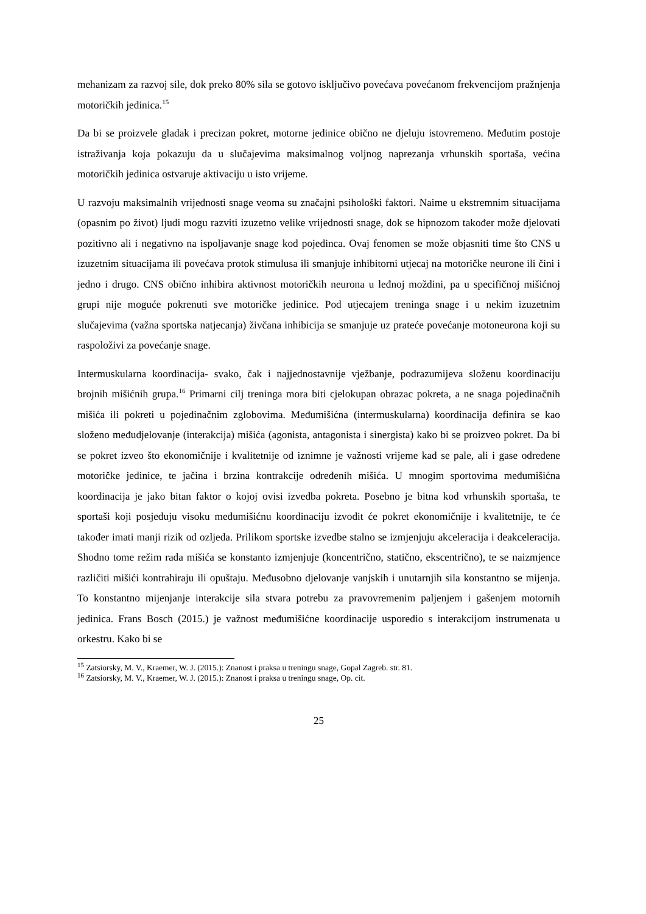mehanizam za razvoj sile, dok preko 80% sila se gotovo isključivo povećava povećanom frekvencijom pražnjenja motoričkih jedinica.<sup>15</sup>
Da bi se proizvele gladak i precizan pokret, motorne jedinice obično ne djeluju istovremeno. Međutim postoje istraživanja koja pokazuju da u slučajevima maksimalnog voljnog naprezanja vrhunskih sportaša, većina motoričkih jedinica ostvaruje aktivaciju u isto vrijeme.
U razvoju maksimalnih vrijednosti snage veoma su značajni psihološki faktori. Naime u ekstremnim situacijama (opasnim po život) ljudi mogu razviti izuzetno velike vrijednosti snage, dok se hipnozom također može djelovati pozitivno ali i negativno na ispoljavanje snage kod pojedinca. Ovaj fenomen se može objasniti time što CNS u izuzetnim situacijama ili povećava protok stimulusa ili smanjuje inhibitorni utjecaj na motoričke neurone ili čini i jedno i drugo. CNS obično inhibira aktivnost motoričkih neurona u leđnoj moždini, pa u specifičnoj mišićnoj grupi nije moguće pokrenuti sve motoričke jedinice. Pod utjecajem treninga snage i u nekim izuzetnim slučajevima (važna sportska natjecanja) živčana inhibicija se smanjuje uz prateće povećanje motoneurona koji su raspoloživi za povećanje snage.
Intermuskularna koordinacija- svako, čak i najjednostavnije vježbanje, podrazumijeva složenu koordinaciju brojnih mišićnih grupa.<sup>16</sup> Primarni cilj treninga mora biti cjelokupan obrazac pokreta, a ne snaga pojedinačnih mišića ili pokreti u pojedinačnim zglobovima. Međumišićna (intermuskularna) koordinacija definira se kao složeno međudjelovanje (interakcija) mišića (agonista, antagonista i sinergista) kako bi se proizveo pokret. Da bi se pokret izveo što ekonomičnije i kvalitetnije od iznimne je važnosti vrijeme kad se pale, ali i gase određene motoričke jedinice, te jačina i brzina kontrakcije određenih mišića. U mnogim sportovima međumišićna koordinacija je jako bitan faktor o kojoj ovisi izvedba pokreta. Posebno je bitna kod vrhunskih sportaša, te sportaši koji posjeduju visoku međumišićnu koordinaciju izvodit će pokret ekonomičnije i kvalitetnije, te će također imati manji rizik od ozljeda. Prilikom sportske izvedbe stalno se izmjenjuju akceleracija i deakceleracija. Shodno tome režim rada mišića se konstanto izmjenjuje (koncentrično, statično, ekscentrično), te se naizmjence različiti mišići kontrahiraju ili opuštaju. Međusobno djelovanje vanjskih i unutarnjih sila konstantno se mijenja. To konstantno mijenjanje interakcije sila stvara potrebu za pravovremenim paljenjem i gašenjem motornih jedinica. Frans Bosch (2015.) je važnost međumišićne koordinacije usporedio s interakcijom instrumenata u orkestru. Kako bi se
<sup>15</sup> Zatsiorsky, M. V., Kraemer, W. J. (2015.): Znanost i praksa u treningu snage, Gopal Zagreb. str. 81.
<sup>16</sup> Zatsiorsky, M. V., Kraemer, W. J. (2015.): Znanost i praksa u treningu snage, Op. cit.
25